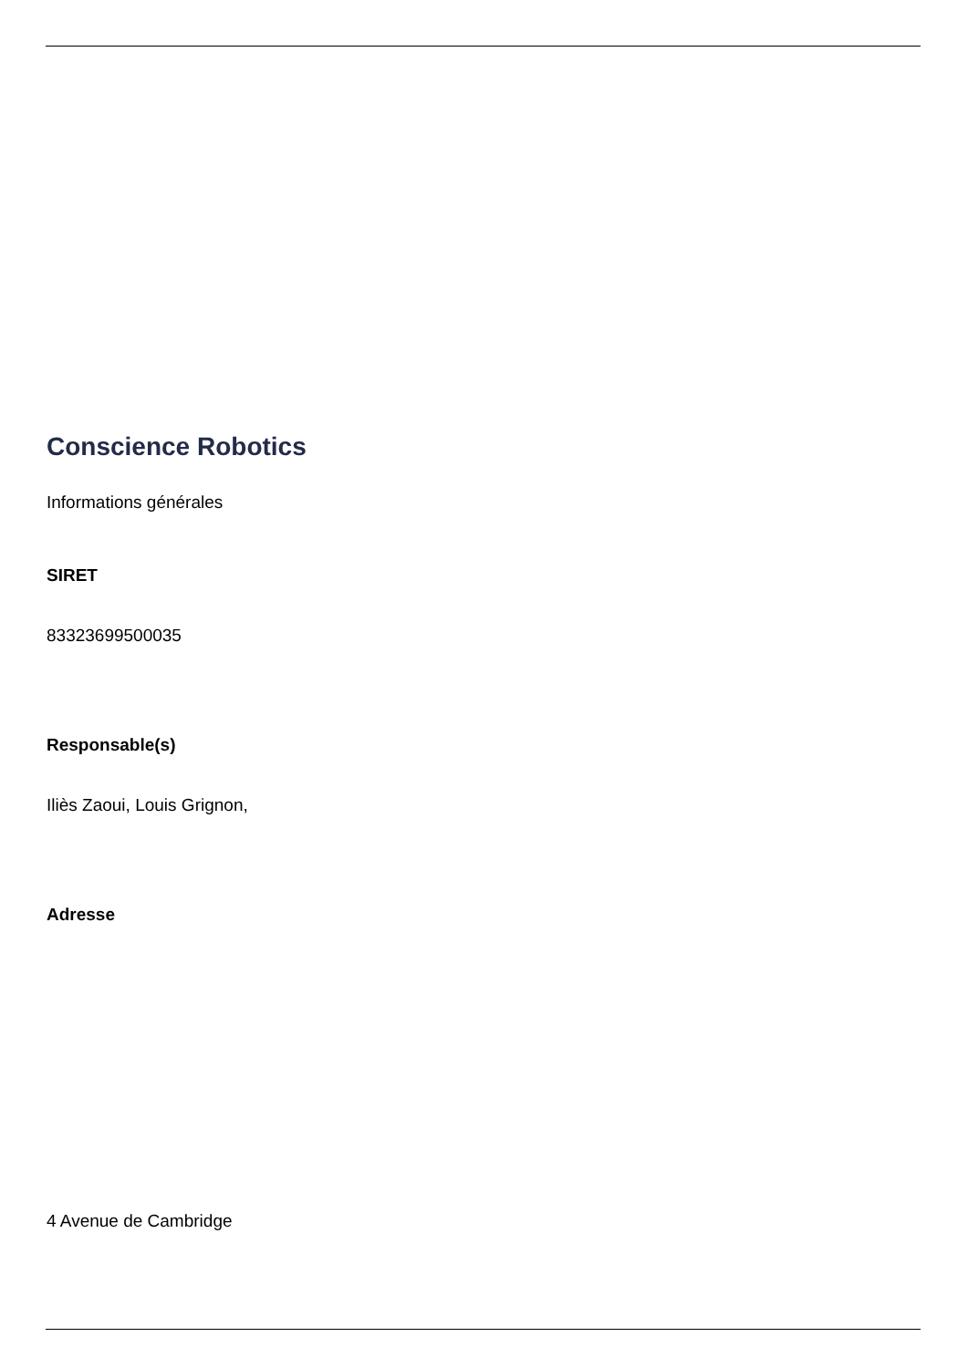Conscience Robotics
Informations générales
SIRET
83323699500035
Responsable(s)
Iliès Zaoui, Louis Grignon,
Adresse
4 Avenue de Cambridge